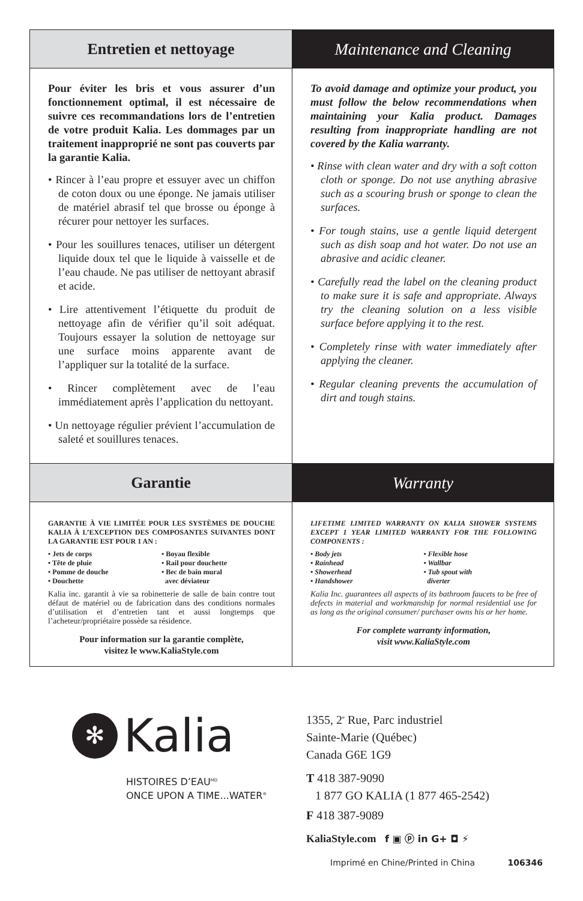Entretien et nettoyage Maintenance and Cleaning
Pour éviter les bris et vous assurer d’un fonctionnement optimal, il est nécessaire de suivre ces recommandations lors de l’entretien de votre produit Kalia. Les dommages par un traitement inapproprié ne sont pas couverts par la garantie Kalia.
• Rincer à l’eau propre et essuyer avec un chiffon de coton doux ou une éponge. Ne jamais utiliser de matériel abrasif tel que brosse ou éponge à récurer pour nettoyer les surfaces.
• Pour les souillures tenaces, utiliser un détergent liquide doux tel que le liquide à vaisselle et de l’eau chaude. Ne pas utiliser de nettoyant abrasif et acide.
• Lire attentivement l’étiquette du produit de nettoyage afin de vérifier qu’il soit adéquat. Toujours essayer la solution de nettoyage sur une surface moins apparente avant de l’appliquer sur la totalité de la surface.
• Rincer complètement avec de l’eau immédiatement après l’application du nettoyant.
• Un nettoyage régulier prévient l’accumulation de saleté et souillures tenaces.
To avoid damage and optimize your product, you must follow the below recommendations when maintaining your Kalia product. Damages resulting from inappropriate handling are not covered by the Kalia warranty.
• Rinse with clean water and dry with a soft cotton cloth or sponge. Do not use anything abrasive such as a scouring brush or sponge to clean the surfaces.
• For tough stains, use a gentle liquid detergent such as dish soap and hot water. Do not use an abrasive and acidic cleaner.
• Carefully read the label on the cleaning product to make sure it is safe and appropriate. Always try the cleaning solution on a less visible surface before applying it to the rest.
• Completely rinse with water immediately after applying the cleaner.
• Regular cleaning prevents the accumulation of dirt and tough stains.
Garantie Warranty
GARANTIE À VIE LIMITÉE POUR LES SYSTÈMES DE DOUCHE KALIA À L’EXCEPTION DES COMPOSANTES SUIVANTES DONT LA GARANTIE EST POUR 1 AN :
• Jets de corps
• Boyau flexible
• Tête de pluie
• Rail pour douchette
• Pomme de douche
• Bec de bain mural
• Douchette
avec déviateur
Kalia inc. garantit à vie sa robinetterie de salle de bain contre tout défaut de matériel ou de fabrication dans des conditions normales d’utilisation et d’entretien tant et aussi longtemps que l’acheteur/propriétaire possède sa résidence.
Pour information sur la garantie complète,
visitez le www.KaliaStyle.com
LIFETIME LIMITED WARRANTY ON KALIA SHOWER SYSTEMS EXCEPT 1 YEAR LIMITED WARRANTY FOR THE FOLLOWING COMPONENTS :
• Body jets
• Flexible hose
• Rainhead
• Wallbar
• Showerhead
• Tub spout with
• Handshower
diverter
Kalia Inc. guarantees all aspects of its bathroom faucets to be free of defects in material and workmanship for normal residential use for as long as the original consumer/ purchaser owns his or her home.
For complete warranty information,
visit www.KaliaStyle.com
✻
Kalia
HISTOIRES D’EAU<sup>MD</sup>
ONCE UPON A TIME...WATER<sup>®</sup>
1355, 2<sup>e</sup> Rue, Parc industriel
Sainte-Marie (Québec)
Canada G6E 1G9
T 418 387-9090
1 877 GO KALIA (1 877 465-2542)
F 418 387-9089
KaliaStyle.com f ▣ ⓟ in G+ ◘ ⚡
Imprimé en Chine/Printed in China 106346